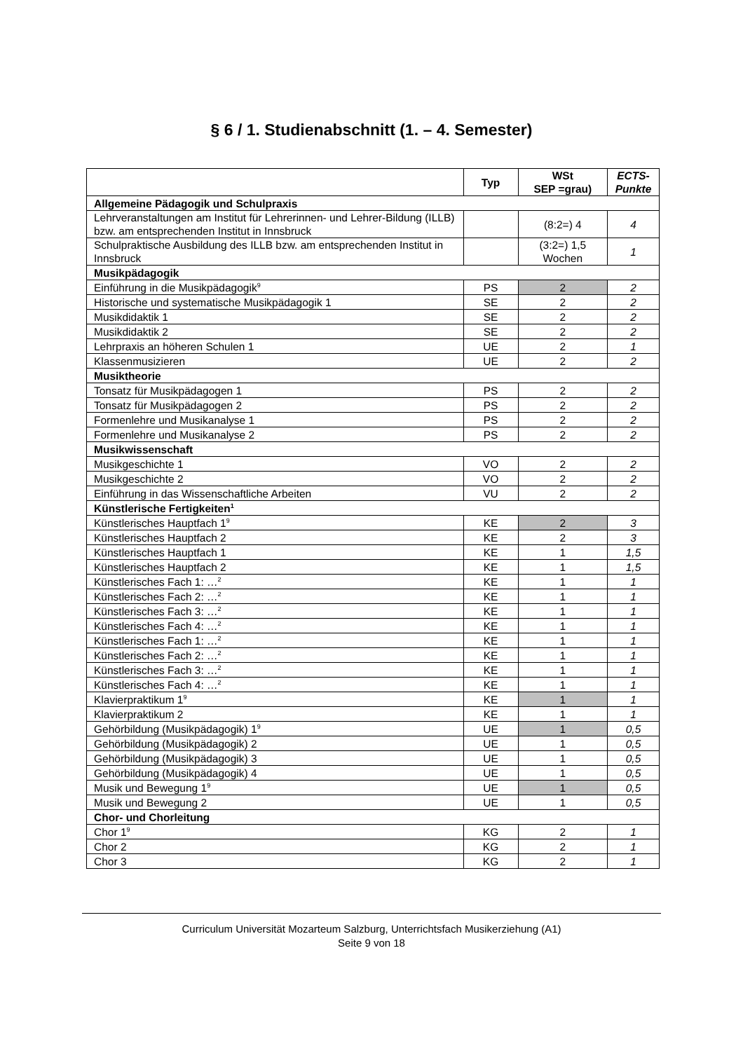§ 6 / 1. Studienabschnitt (1. – 4. Semester)
| | Typ | WSt SEP =grau) | ECTS- Punkte |
| --- | --- | --- | --- |
| Allgemeine Pädagogik und Schulpraxis | | | |
| Lehrveranstaltungen am Institut für Lehrerinnen- und Lehrer-Bildung (ILLB) bzw. am entsprechenden Institut in Innsbruck | | (8:2=) 4 | 4 |
| Schulpraktische Ausbildung des ILLB bzw. am entsprechenden Institut in Innsbruck | | (3:2=) 1,5 Wochen | 1 |
| Musikpädagogik | | | |
| Einführung in die Musikpädagogik<sup>9</sup> | PS | 2 | 2 |
| Historische und systematische Musikpädagogik 1 | SE | 2 | 2 |
| Musikdidaktik 1 | SE | 2 | 2 |
| Musikdidaktik 2 | SE | 2 | 2 |
| Lehrpraxis an höheren Schulen 1 | UE | 2 | 1 |
| Klassenmusizieren | UE | 2 | 2 |
| Musiktheorie | | | |
| Tonsatz für Musikpädagogen 1 | PS | 2 | 2 |
| Tonsatz für Musikpädagogen 2 | PS | 2 | 2 |
| Formenlehre und Musikanalyse 1 | PS | 2 | 2 |
| Formenlehre und Musikanalyse 2 | PS | 2 | 2 |
| Musikwissenschaft | | | |
| Musikgeschichte 1 | VO | 2 | 2 |
| Musikgeschichte 2 | VO | 2 | 2 |
| Einführung in das Wissenschaftliche Arbeiten | VU | 2 | 2 |
| Künstlerische Fertigkeiten<sup>1</sup> | | | |
| Künstlerisches Hauptfach 1<sup>9</sup> | KE | 2 | 3 |
| Künstlerisches Hauptfach 2 | KE | 2 | 3 |
| Künstlerisches Hauptfach 1 | KE | 1 | 1,5 |
| Künstlerisches Hauptfach 2 | KE | 1 | 1,5 |
| Künstlerisches Fach 1: …<sup>2</sup> | KE | 1 | 1 |
| Künstlerisches Fach 2: …<sup>2</sup> | KE | 1 | 1 |
| Künstlerisches Fach 3: …<sup>2</sup> | KE | 1 | 1 |
| Künstlerisches Fach 4: …<sup>2</sup> | KE | 1 | 1 |
| Künstlerisches Fach 1: …<sup>2</sup> | KE | 1 | 1 |
| Künstlerisches Fach 2: …<sup>2</sup> | KE | 1 | 1 |
| Künstlerisches Fach 3: …<sup>2</sup> | KE | 1 | 1 |
| Künstlerisches Fach 4: …<sup>2</sup> | KE | 1 | 1 |
| Klavierpraktikum 1<sup>9</sup> | KE | 1 | 1 |
| Klavierpraktikum 2 | KE | 1 | 1 |
| Gehörbildung (Musikpädagogik) 1<sup>9</sup> | UE | 1 | 0,5 |
| Gehörbildung (Musikpädagogik) 2 | UE | 1 | 0,5 |
| Gehörbildung (Musikpädagogik) 3 | UE | 1 | 0,5 |
| Gehörbildung (Musikpädagogik) 4 | UE | 1 | 0,5 |
| Musik und Bewegung 1<sup>9</sup> | UE | 1 | 0,5 |
| Musik und Bewegung 2 | UE | 1 | 0,5 |
| Chor- und Chorleitung | | | |
| Chor 1<sup>9</sup> | KG | 2 | 1 |
| Chor 2 | KG | 2 | 1 |
| Chor 3 | KG | 2 | 1 |
Curriculum Universität Mozarteum Salzburg, Unterrichtsfach Musikerziehung (A1)
Seite 9 von 18